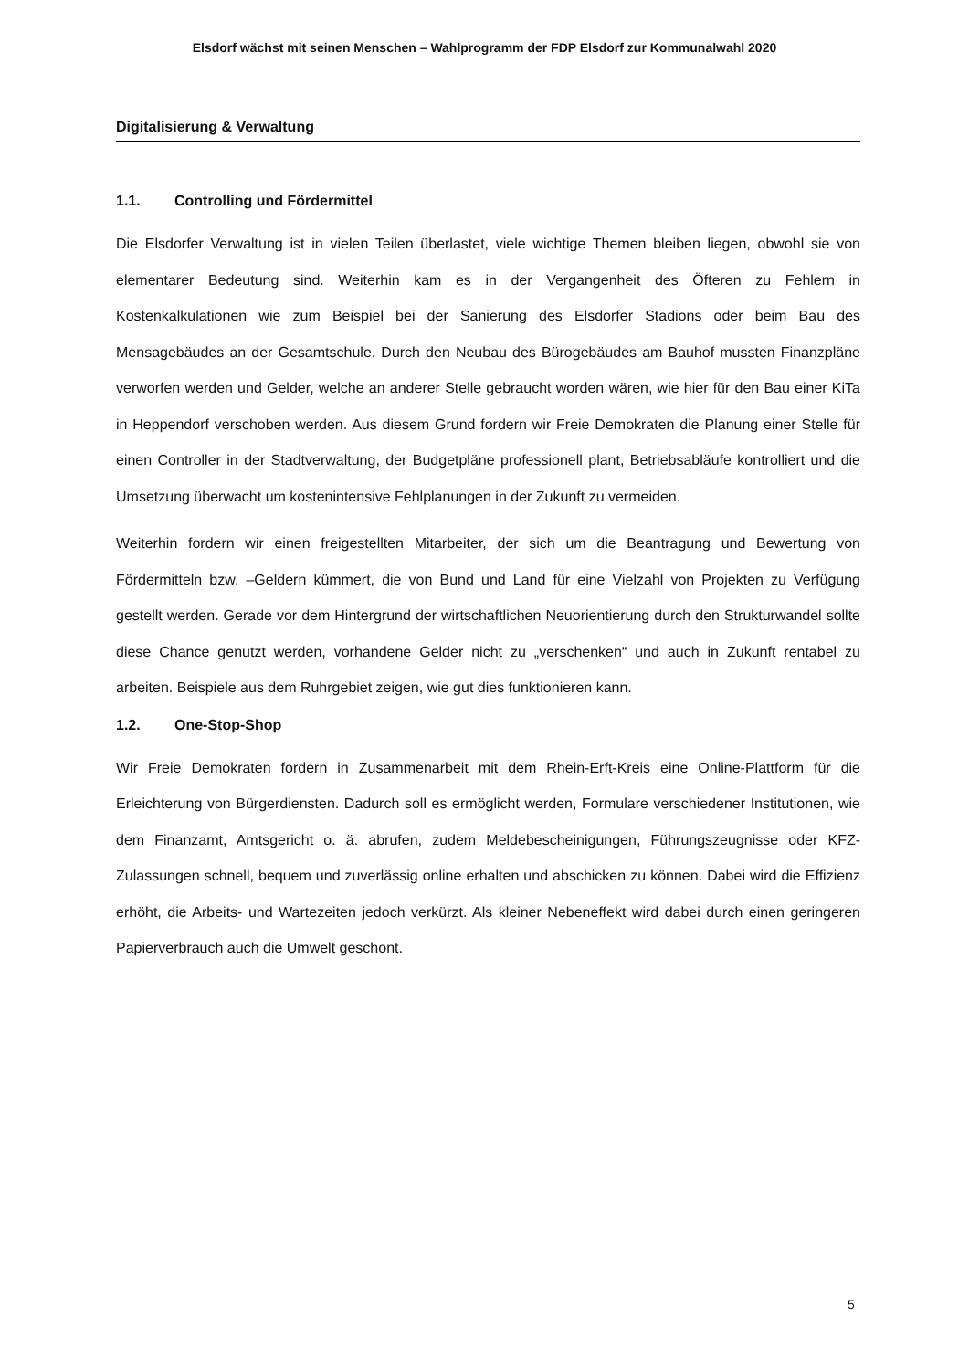Elsdorf wächst mit seinen Menschen – Wahlprogramm der FDP Elsdorf zur Kommunalwahl 2020
Digitalisierung & Verwaltung
1.1. Controlling und Fördermittel
Die Elsdorfer Verwaltung ist in vielen Teilen überlastet, viele wichtige Themen bleiben liegen, obwohl sie von elementarer Bedeutung sind. Weiterhin kam es in der Vergangenheit des Öfteren zu Fehlern in Kostenkalkulationen wie zum Beispiel bei der Sanierung des Elsdorfer Stadions oder beim Bau des Mensagebäudes an der Gesamtschule. Durch den Neubau des Bürogebäudes am Bauhof mussten Finanzpläne verworfen werden und Gelder, welche an anderer Stelle gebraucht worden wären, wie hier für den Bau einer KiTa in Heppendorf verschoben werden. Aus diesem Grund fordern wir Freie Demokraten die Planung einer Stelle für einen Controller in der Stadtverwaltung, der Budgetpläne professionell plant, Betriebsabläufe kontrolliert und die Umsetzung überwacht um kostenintensive Fehlplanungen in der Zukunft zu vermeiden.
Weiterhin fordern wir einen freigestellten Mitarbeiter, der sich um die Beantragung und Bewertung von Fördermitteln bzw. –Geldern kümmert, die von Bund und Land für eine Vielzahl von Projekten zu Verfügung gestellt werden. Gerade vor dem Hintergrund der wirtschaftlichen Neuorientierung durch den Strukturwandel sollte diese Chance genutzt werden, vorhandene Gelder nicht zu „verschenken“ und auch in Zukunft rentabel zu arbeiten. Beispiele aus dem Ruhrgebiet zeigen, wie gut dies funktionieren kann.
1.2. One-Stop-Shop
Wir Freie Demokraten fordern in Zusammenarbeit mit dem Rhein-Erft-Kreis eine Online-Plattform für die Erleichterung von Bürgerdiensten. Dadurch soll es ermöglicht werden, Formulare verschiedener Institutionen, wie dem Finanzamt, Amtsgericht o. ä. abrufen, zudem Meldebescheinigungen, Führungszeugnisse oder KFZ-Zulassungen schnell, bequem und zuverlässig online erhalten und abschicken zu können. Dabei wird die Effizienz erhöht, die Arbeits- und Wartezeiten jedoch verkürzt. Als kleiner Nebeneffekt wird dabei durch einen geringeren Papierverbrauch auch die Umwelt geschont.
5